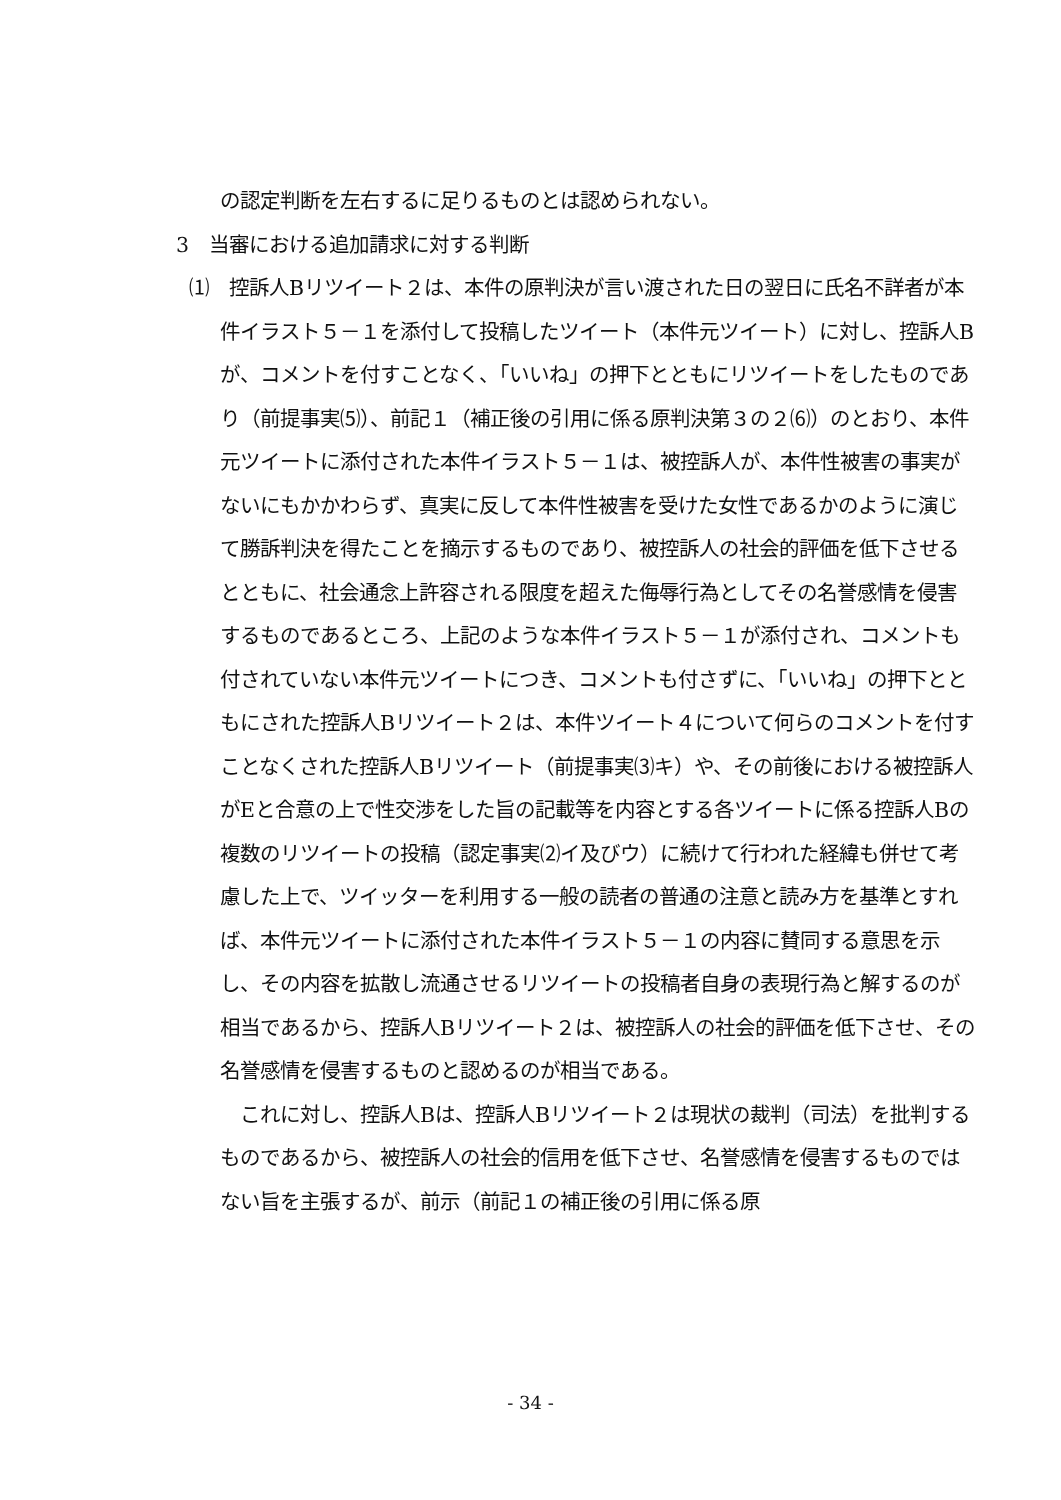の認定判断を左右するに足りるものとは認められない。
3　当審における追加請求に対する判断
⑴　控訴人Bリツイート２は、本件の原判決が言い渡された日の翌日に氏名不詳者が本件イラスト５－１を添付して投稿したツイート（本件元ツイート）に対し、控訴人Bが、コメントを付すことなく、「いいね」の押下とともにリツイートをしたものであり（前提事実⑸）、前記１（補正後の引用に係る原判決第３の２⑹）のとおり、本件元ツイートに添付された本件イラスト５－１は、被控訴人が、本件性被害の事実がないにもかかわらず、真実に反して本件性被害を受けた女性であるかのように演じて勝訴判決を得たことを摘示するものであり、被控訴人の社会的評価を低下させるとともに、社会通念上許容される限度を超えた侮辱行為としてその名誉感情を侵害するものであるところ、上記のような本件イラスト５－１が添付され、コメントも付されていない本件元ツイートにつき、コメントも付さずに、「いいね」の押下とともにされた控訴人Bリツイート２は、本件ツイート４について何らのコメントを付すことなくされた控訴人Bリツイート（前提事実⑶キ）や、その前後における被控訴人がEと合意の上で性交渉をした旨の記載等を内容とする各ツイートに係る控訴人Bの複数のリツイートの投稿（認定事実⑵イ及びウ）に続けて行われた経緯も併せて考慮した上で、ツイッターを利用する一般の読者の普通の注意と読み方を基準とすれば、本件元ツイートに添付された本件イラスト５－１の内容に賛同する意思を示し、その内容を拡散し流通させるリツイートの投稿者自身の表現行為と解するのが相当であるから、控訴人Bリツイート２は、被控訴人の社会的評価を低下させ、その名誉感情を侵害するものと認めるのが相当である。
　これに対し、控訴人Bは、控訴人Bリツイート２は現状の裁判（司法）を批判するものであるから、被控訴人の社会的信用を低下させ、名誉感情を侵害するものではない旨を主張するが、前示（前記１の補正後の引用に係る原
- 34 -